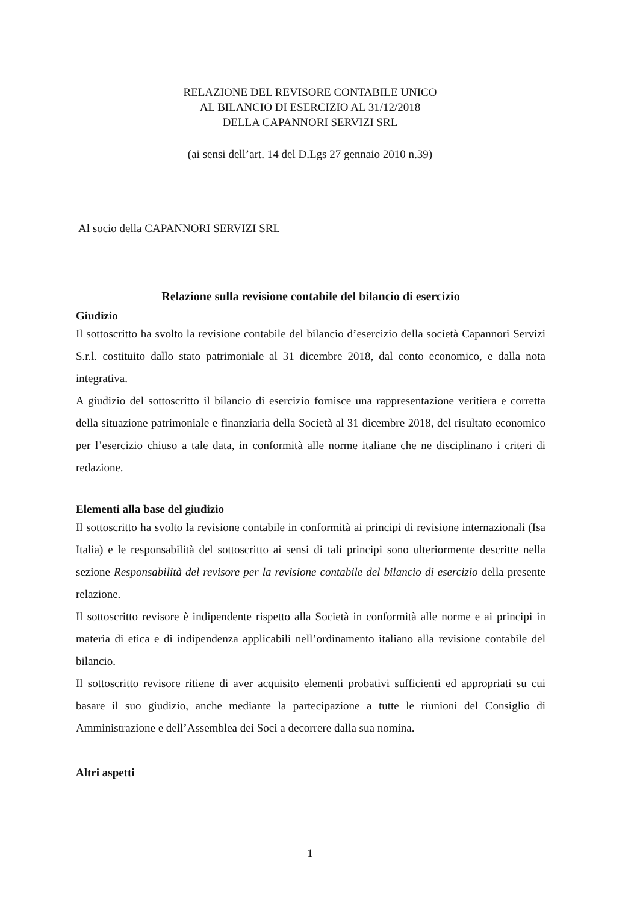RELAZIONE DEL REVISORE CONTABILE UNICO
AL BILANCIO DI ESERCIZIO AL 31/12/2018
DELLA CAPANNORI SERVIZI SRL
(ai sensi dell’art. 14 del D.Lgs 27 gennaio 2010 n.39)
Al socio della CAPANNORI SERVIZI SRL
Relazione sulla revisione contabile del bilancio di esercizio
Giudizio
Il sottoscritto ha svolto la revisione contabile del bilancio d’esercizio della società Capannori Servizi S.r.l. costituito dallo stato patrimoniale al 31 dicembre 2018, dal conto economico, e dalla nota integrativa.
A giudizio del sottoscritto il bilancio di esercizio fornisce una rappresentazione veritiera e corretta della situazione patrimoniale e finanziaria della Società al 31 dicembre 2018, del risultato economico per l’esercizio chiuso a tale data, in conformità alle norme italiane che ne disciplinano i criteri di redazione.
Elementi alla base del giudizio
Il sottoscritto ha svolto la revisione contabile in conformità ai principi di revisione internazionali (Isa Italia) e le responsabilità del sottoscritto ai sensi di tali principi sono ulteriormente descritte nella sezione Responsabilità del revisore per la revisione contabile del bilancio di esercizio della presente relazione.
Il sottoscritto revisore è indipendente rispetto alla Società in conformità alle norme e ai principi in materia di etica e di indipendenza applicabili nell’ordinamento italiano alla revisione contabile del bilancio.
Il sottoscritto revisore ritiene di aver acquisito elementi probativi sufficienti ed appropriati su cui basare il suo giudizio, anche mediante la partecipazione a tutte le riunioni del Consiglio di Amministrazione e dell’Assemblea dei Soci a decorrere dalla sua nomina.
Altri aspetti
1